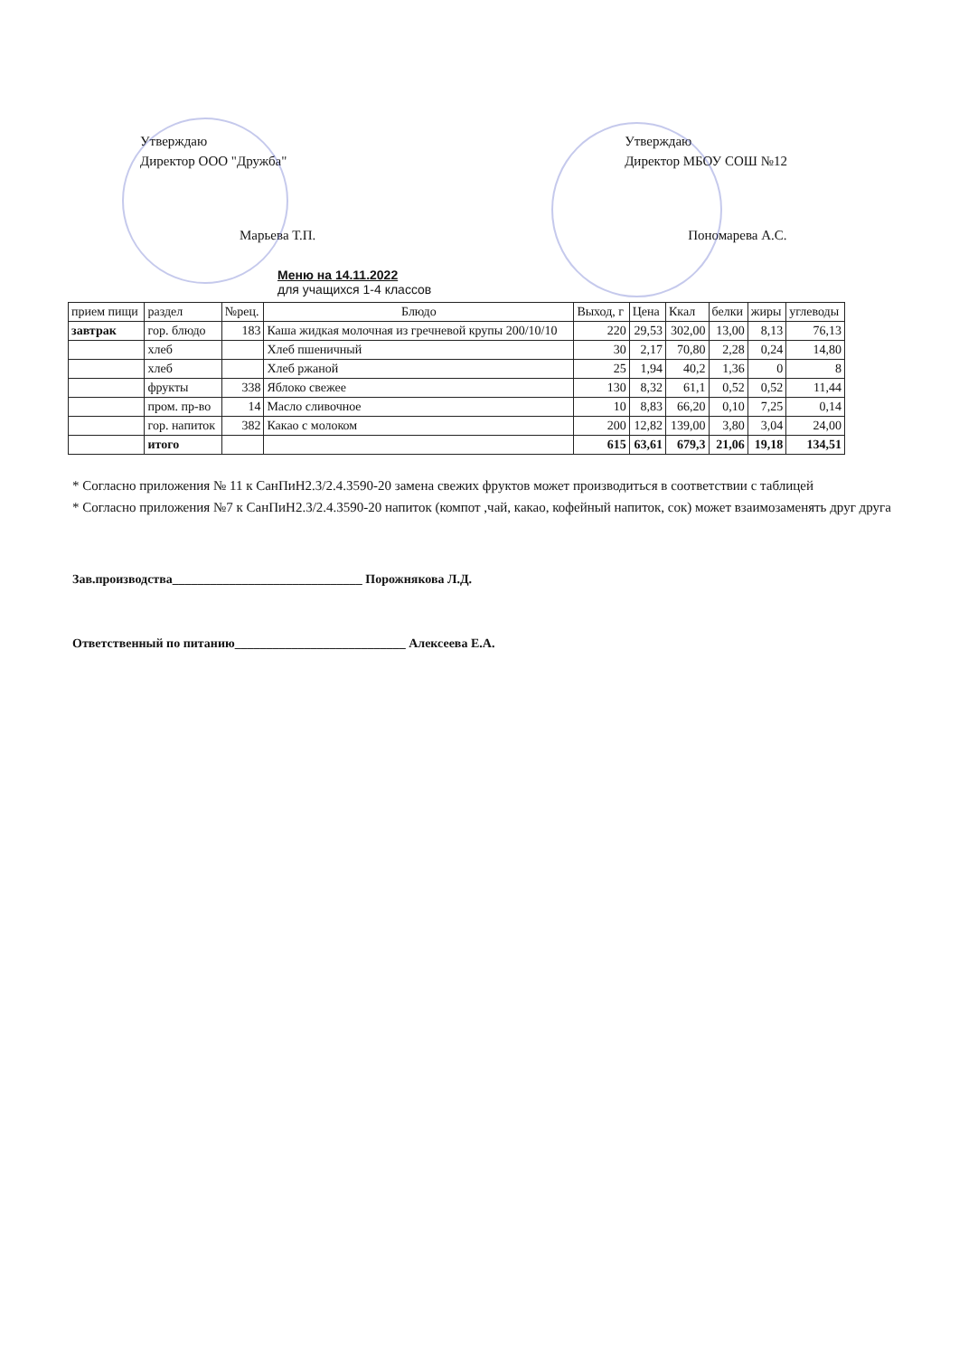Утверждаю
Директор ООО "Дружба"
Марьева Т.П.
Утверждаю
Директор МБОУ СОШ №12
Пономарева А.С.
Меню на 14.11.2022
для учащихся 1-4 классов
| прием пищи | раздел | №рец. | Блюдо | Выход, г | Цена | Ккал | белки | жиры | углеводы |
| --- | --- | --- | --- | --- | --- | --- | --- | --- | --- |
| завтрак | гор. блюдо | 183 | Каша жидкая молочная из гречневой крупы 200/10/10 | 220 | 29,53 | 302,00 | 13,00 | 8,13 | 76,13 |
| | хлеб | | Хлеб пшеничный | 30 | 2,17 | 70,80 | 2,28 | 0,24 | 14,80 |
| | хлеб | | Хлеб ржаной | 25 | 1,94 | 40,2 | 1,36 | 0 | 8 |
| | фрукты | 338 | Яблоко свежее | 130 | 8,32 | 61,1 | 0,52 | 0,52 | 11,44 |
| | пром. пр-во | 14 | Масло сливочное | 10 | 8,83 | 66,20 | 0,10 | 7,25 | 0,14 |
| | гор. напиток | 382 | Какао с молоком | 200 | 12,82 | 139,00 | 3,80 | 3,04 | 24,00 |
| | итого | | | 615 | 63,61 | 679,3 | 21,06 | 19,18 | 134,51 |
* Согласно приложения № 11 к СанПиН2.3/2.4.3590-20 замена свежих фруктов может производиться в соответствии с таблицей
* Согласно приложения №7 к СанПиН2.3/2.4.3590-20 напиток (компот ,чай, какао, кофейный напиток, сок) может взаимозаменять друг друга
Зав.производства______________________________ Порожнякова Л.Д.
Ответственный по питанию___________________________ Алексеева Е.А.